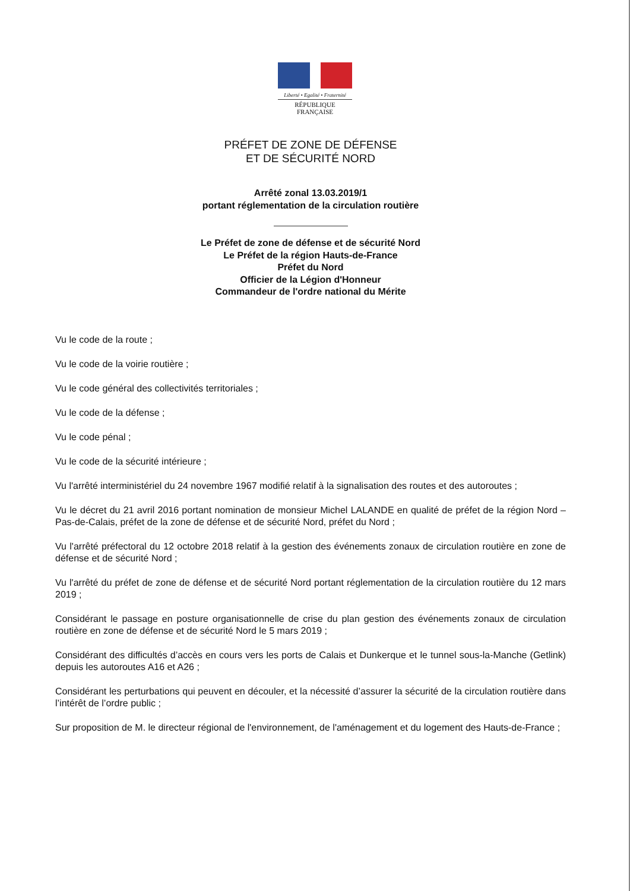Liberté • Egalité • Fraternité
RÉPUBLIQUE FRANÇAISE
PRÉFET DE ZONE DE DÉFENSE
ET DE SÉCURITÉ NORD
Arrêté zonal 13.03.2019/1
portant réglementation de la circulation routière
Le Préfet de zone de défense et de sécurité Nord
Le Préfet de la région Hauts-de-France
Préfet du Nord
Officier de la Légion d'Honneur
Commandeur de l'ordre national du Mérite
Vu le code de la route ;
Vu le code de la voirie routière ;
Vu le code général des collectivités territoriales ;
Vu le code de la défense ;
Vu le code pénal ;
Vu le code de la sécurité intérieure ;
Vu l'arrêté interministériel du 24 novembre 1967 modifié relatif à la signalisation des routes et des autoroutes ;
Vu le décret du 21 avril 2016 portant nomination de monsieur Michel LALANDE en qualité de préfet de la région Nord – Pas-de-Calais, préfet de la zone de défense et de sécurité Nord, préfet du Nord ;
Vu l'arrêté préfectoral du 12 octobre 2018 relatif à la gestion des événements zonaux de circulation routière en zone de défense et de sécurité Nord ;
Vu l'arrêté du préfet de zone de défense et de sécurité Nord portant réglementation de la circulation routière du 12 mars 2019 ;
Considérant le passage en posture organisationnelle de crise du plan gestion des événements zonaux de circulation routière en zone de défense et de sécurité Nord le 5 mars 2019 ;
Considérant des difficultés d’accès en cours vers les ports de Calais et Dunkerque et le tunnel sous-la-Manche (Getlink) depuis les autoroutes A16 et A26 ;
Considérant les perturbations qui peuvent en découler, et la nécessité d’assurer la sécurité de la circulation routière dans l’intérêt de l’ordre public ;
Sur proposition de M. le directeur régional de l'environnement, de l'aménagement et du logement des Hauts-de-France ;